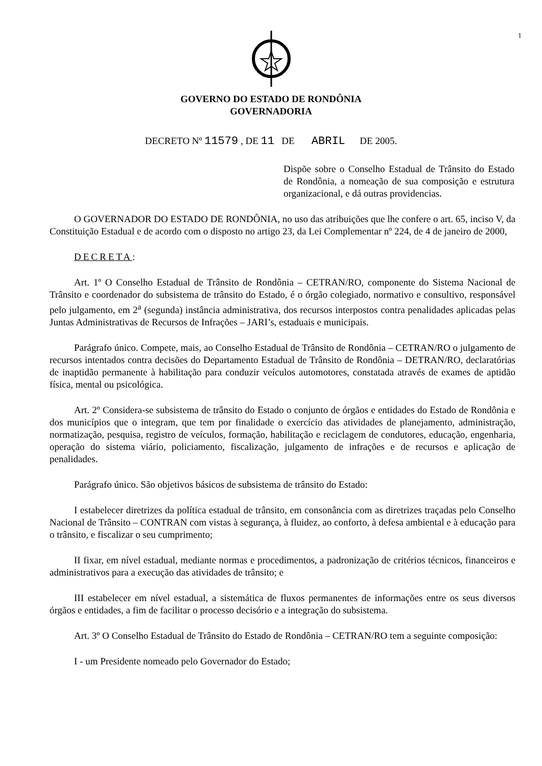1
GOVERNO DO ESTADO DE RONDÔNIA
GOVERNADORIA
DECRETO Nº 11579 , DE 11 DE ABRIL DE 2005.
Dispõe sobre o Conselho Estadual de Trânsito do Estado de Rondônia, a nomeação de sua composição e estrutura organizacional, e dá outras providencias.
O GOVERNADOR DO ESTADO DE RONDÔNIA, no uso das atribuições que lhe confere o art. 65, inciso V, da Constituição Estadual e de acordo com o disposto no artigo 23, da Lei Complementar nº 224, de 4 de janeiro de 2000,
DECRETA:
Art. 1º O Conselho Estadual de Trânsito de Rondônia – CETRAN/RO, componente do Sistema Nacional de Trânsito e coordenador do subsistema de trânsito do Estado, é o órgão colegiado, normativo e consultivo, responsável pelo julgamento, em 2<sup>a</sup> (segunda) instância administrativa, dos recursos interpostos contra penalidades aplicadas pelas Juntas Administrativas de Recursos de Infrações – JARI’s, estaduais e municipais.
Parágrafo único. Compete, mais, ao Conselho Estadual de Trânsito de Rondônia – CETRAN/RO o julgamento de recursos intentados contra decisões do Departamento Estadual de Trânsito de Rondônia – DETRAN/RO, declaratórias de inaptidão permanente à habilitação para conduzir veículos automotores, constatada através de exames de aptidão física, mental ou psicológica.
Art. 2º Considera-se subsistema de trânsito do Estado o conjunto de órgãos e entidades do Estado de Rondônia e dos municípios que o integram, que tem por finalidade o exercício das atividades de planejamento, administração, normatização, pesquisa, registro de veículos, formação, habilitação e reciclagem de condutores, educação, engenharia, operação do sistema viário, policiamento, fiscalização, julgamento de infrações e de recursos e aplicação de penalidades.
Parágrafo único. São objetivos básicos de subsistema de trânsito do Estado:
I estabelecer diretrizes da política estadual de trânsito, em consonância com as diretrizes traçadas pelo Conselho Nacional de Trânsito – CONTRAN com vistas à segurança, à fluidez, ao conforto, à defesa ambiental e à educação para o trânsito, e fiscalizar o seu cumprimento;
II fixar, em nível estadual, mediante normas e procedimentos, a padronização de critérios técnicos, financeiros e administrativos para a execução das atividades de trânsito; e
III estabelecer em nível estadual, a sistemática de fluxos permanentes de informações entre os seus diversos órgãos e entidades, a fim de facilitar o processo decisório e a integração do subsistema.
Art. 3º O Conselho Estadual de Trânsito do Estado de Rondônia – CETRAN/RO tem a seguinte composição:
I - um Presidente nomeado pelo Governador do Estado;